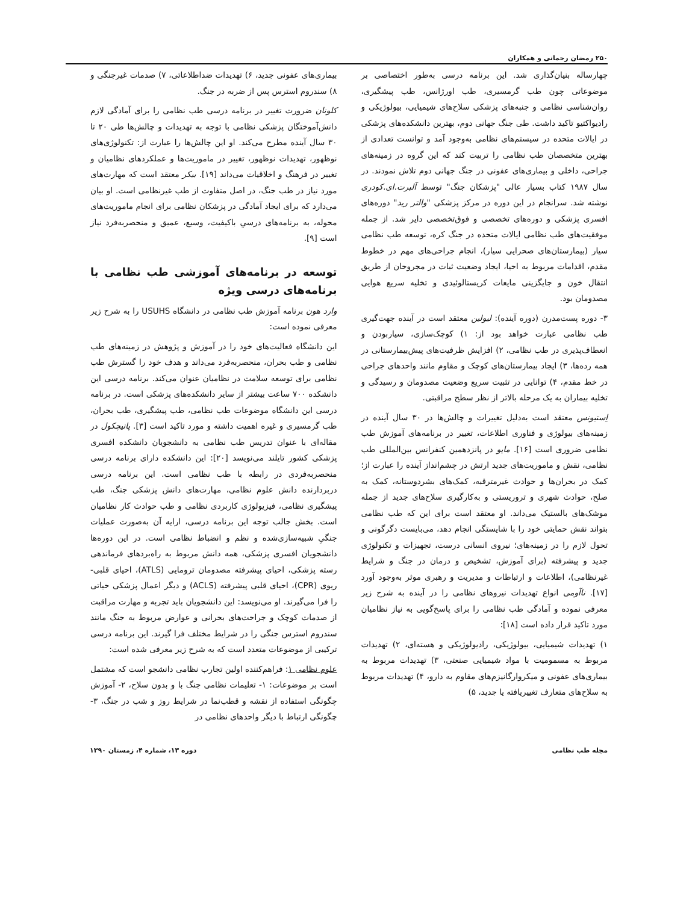۲۵۰ رمضان رحمانی و همکاران
چهارساله بنیان‌گذاری شد. این برنامه درسی به‌طور اختصاصی بر موضوعاتی چون طب گرمسیری، طب اورژانس، طب پیشگیری، روان‌شناسی نظامی و جنبه‌های پزشکی سلاح‌های شیمیایی، بیولوژیکی و رادیواکتیو تاکید داشت. طی جنگ جهانی دوم، بهترین دانشکده‌های پزشکی در ایالات متحده در سیستم‌های نظامی به‌وجود آمد و توانست تعدادی از بهترین متخصصان طب نظامی را تربیت کند که این گروه در زمینه‌های جراحی، داخلی و بیماری‌های عفونی در جنگ جهانی دوم تلاش نمودند. در سال ۱۹۸۷ کتاب بسیار عالی "پزشکان جنگ" توسط آلبرت.ای.کودری نوشته شد. سرانجام در این دوره در مرکز پزشکی "والتر رید" دوره‌های افسری پزشکی و دوره‌های تخصصی و فوق‌تخصصی دایر شد. از جمله موفقیت‌های طب نظامی ایالات متحده در جنگ کره، توسعه طب نظامی سیار (بیمارستان‌های صحرایی سیار)، انجام جراحی‌های مهم در خطوط مقدم، اقدامات مربوط به احیا، ایجاد وضعیت ثبات در مجروحان از طریق انتقال خون و جایگزینی مایعات کریستالوئیدی و تخلیه سریع هوایی مصدومان بود.
۳- دوره پست‌مدرن (دوره آینده): لیولین معتقد است در آینده جهت‌گیری طب نظامی عبارت خواهد بود از: ۱) کوچک‌سازی، سیاربودن و انعطاف‌پذیری در طب نظامی، ۲) افزایش ظرفیت‌های پیش‌بیمارستانی در همه رده‌ها، ۳) ایجاد بیمارستان‌های کوچک و مقاوم مانند واحدهای جراحی در خط مقدم، ۴) توانایی در تثبیت سریع وضعیت مصدومان و رسیدگی و تخلیه بیماران به یک مرحله بالاتر از نظر سطح مراقبتی.
اِستیونس معتقد است به‌دلیل تغییرات و چالش‌ها در ۳۰ سال آینده در زمینه‌های بیولوژی و فناوری اطلاعات، تغییر در برنامه‌های آموزش طب نظامی ضروری است [۱۶]. مایو در پانزدهمین کنفرانس بین‌المللی طب نظامی، نقش و ماموریت‌های جدید ارتش در چشم‌انداز آینده را عبارت از؛ کمک در بحران‌ها و حوادث غیرمترقبه، کمک‌های بشردوستانه، کمک به صلح، حوادث شهری و تروریستی و به‌کارگیری سلاح‌های جدید از جمله موشک‌های بالستیک می‌داند. او معتقد است برای این که طب نظامی بتواند نقش حمایتی خود را با شایستگی انجام دهد، می‌بایست دگرگونی و تحول لازم را در زمینه‌های؛ نیروی انسانی درست، تجهیزات و تکنولوژی جدید و پیشرفته (برای آموزش، تشخیص و درمان در جنگ و شرایط غیرنظامی)، اطلاعات و ارتباطات و مدیریت و رهبری موثر به‌وجود آورد [۱۷]. ناآومی انواع تهدیدات نیروهای نظامی را در آینده به شرح زیر معرفی نموده و آمادگی طب نظامی را برای پاسخ‌گویی به نیاز نظامیان مورد تاکید قرار داده است [۱۸]:
۱) تهدیدات شیمیایی، بیولوژیکی، رادیولوژیکی و هسته‌ای، ۲) تهدیدات مربوط به مسمومیت با مواد شیمیایی صنعتی، ۳) تهدیدات مربوط به بیماری‌های عفونی و میکروارگانیزم‌های مقاوم به دارو، ۴) تهدیدات مربوط به سلاح‌های متعارف تغییریافته یا جدید، ۵)
بیماری‌های عفونی جدید، ۶) تهدیدات ضداطلاعاتی، ۷) صدمات غیرجنگی و ۸) سندروم استرس پس از ضربه در جنگ.
کلونان ضرورت تغییر در برنامه درسی طب نظامی را برای آمادگی لازم دانش‌آموختگان پزشکی نظامی با توجه به تهدیدات و چالش‌ها طی ۲۰ تا ۳۰ سال آینده مطرح می‌کند. او این چالش‌ها را عبارت از: تکنولوژی‌های نوظهور، تهدیدات نوظهور، تغییر در ماموریت‌ها و عملکردهای نظامیان و تغییر در فرهنگ و اخلاقیات می‌داند [۱۹]. بیکر معتقد است که مهارت‌های مورد نیاز در طب جنگ، در اصل متفاوت از طب غیرنظامی است. او بیان می‌دارد که برای ایجاد آمادگی در پزشکان نظامی برای انجام ماموریت‌های محوله، به برنامه‌های درسیِ باکیفیت، وسیع، عمیق و منحصربه‌فرد نیاز است [۹].
توسعه در برنامه‌های آموزشی طب نظامی با برنامه‌های درسی ویژه
وارد هون برنامه آموزش طب نظامی در دانشگاه USUHS را به شرح زیر معرفی نموده است:
این دانشگاه فعالیت‌های خود را در آموزش و پژوهش در زمینه‌های طب نظامی و طب بحران، منحصربه‌فرد می‌داند و هدف خود را گسترش طب نظامی برای توسعه سلامت در نظامیان عنوان می‌کند. برنامه درسی این دانشکده ۷۰۰ ساعت بیشتر از سایر دانشکده‌های پزشکی است. در برنامه درسی این دانشگاه موضوعات طب نظامی، طب پیشگیری، طب بحران، طب گرمسیری و غیره اهمیت داشته و مورد تاکید است [۳]. پانیچکول در مقاله‌ای با عنوان تدریس طب نظامی به دانشجویان دانشکده افسری پزشکی کشور تایلند می‌نویسد [۲۰]: این دانشکده دارای برنامه درسی منحصربه‌فردی در رابطه با طب نظامی است. این برنامه درسی دربردارنده دانش علوم نظامی، مهارت‌های دانش پزشکی جنگ، طب پیشگیری نظامی، فیزیولوژی کاربردی نظامی و طب حوادث کار نظامیان است. بخش جالب توجه این برنامه درسی، ارایه آن به‌صورت عملیات جنگیِ شبیه‌سازی‌شده و نظم و انضباط نظامی است. در این دوره‌ها دانشجویان افسری پزشکی، همه دانش مربوط به راه‌بردهای فرماندهی رسته پزشکی، احیای پیشرفته مصدومان ترومایی (ATLS)، احیای قلبی- ریوی (CPR)، احیای قلبی پیشرفته (ACLS) و دیگر اعمال پزشکی حیاتی را فرا می‌گیرند. او می‌نویسد: این دانشجویان باید تجربه و مهارت مراقبت از صدمات کوچک و جراحت‌های بحرانی و عوارض مربوط به جنگ مانند سندروم استرس جنگی را در شرایط مختلف فرا گیرند. این برنامه درسی ترکیبی از موضوعات متعدد است که به شرح زیر معرفی شده است:
علوم نظامی ۱: فراهم‌کننده اولین تجارب نظامی دانشجو است که مشتمل است بر موضوعات: ۱- تعلیمات نظامی جنگ با و بدون سلاح، ۲- آموزش چگونگی استفاده از نقشه و قطب‌نما در شرایط روز و شب در جنگ، ۳- چگونگی ارتباط با دیگر واحدهای نظامی در
مجله طب نظامی دوره ۱۳، شماره ۴، زمستان ۱۳۹۰